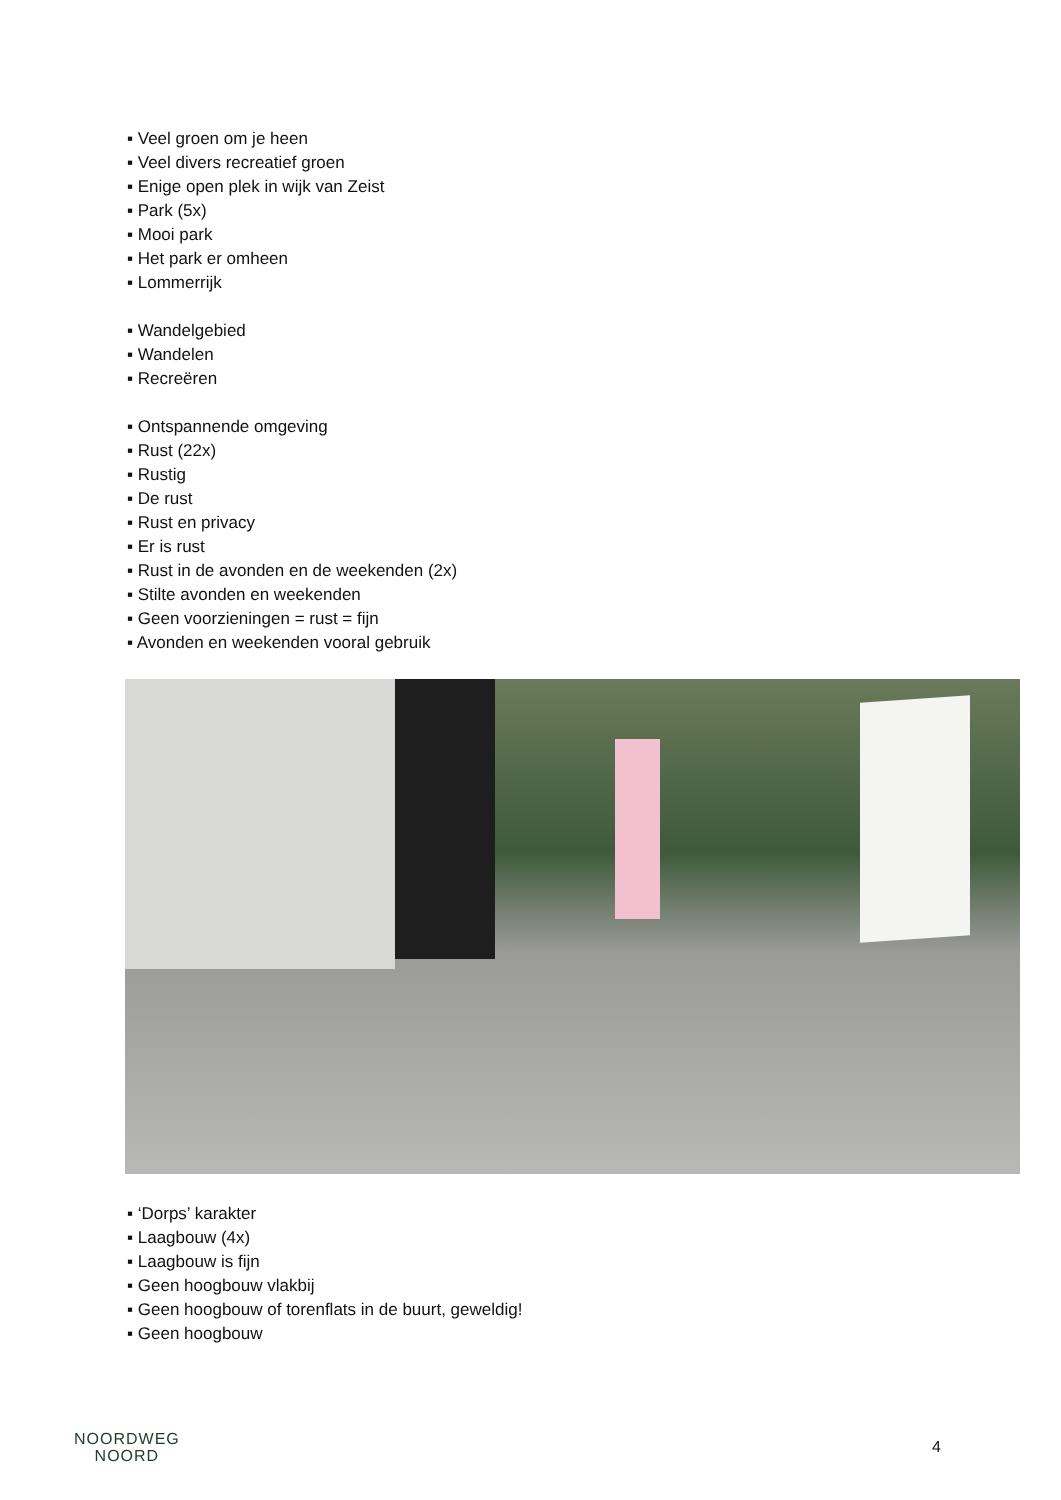▪ Veel groen om je heen
▪ Veel divers recreatief groen
▪ Enige open plek in wijk van Zeist
▪ Park (5x)
▪ Mooi park
▪ Het park er omheen
▪ Lommerrijk
▪ Wandelgebied
▪ Wandelen
▪ Recreëren
▪ Ontspannende omgeving
▪ Rust (22x)
▪ Rustig
▪ De rust
▪ Rust en privacy
▪ Er is rust
▪ Rust in de avonden en de weekenden (2x)
▪ Stilte avonden en weekenden
▪ Geen voorzieningen = rust = fijn
▪ Avonden en weekenden vooral gebruik
▪ ‘Dorps’ karakter
▪ Laagbouw (4x)
▪ Laagbouw is fijn
▪ Geen hoogbouw vlakbij
▪ Geen hoogbouw of torenflats in de buurt, geweldig!
▪ Geen hoogbouw
NOORDWEG
NOORD
4